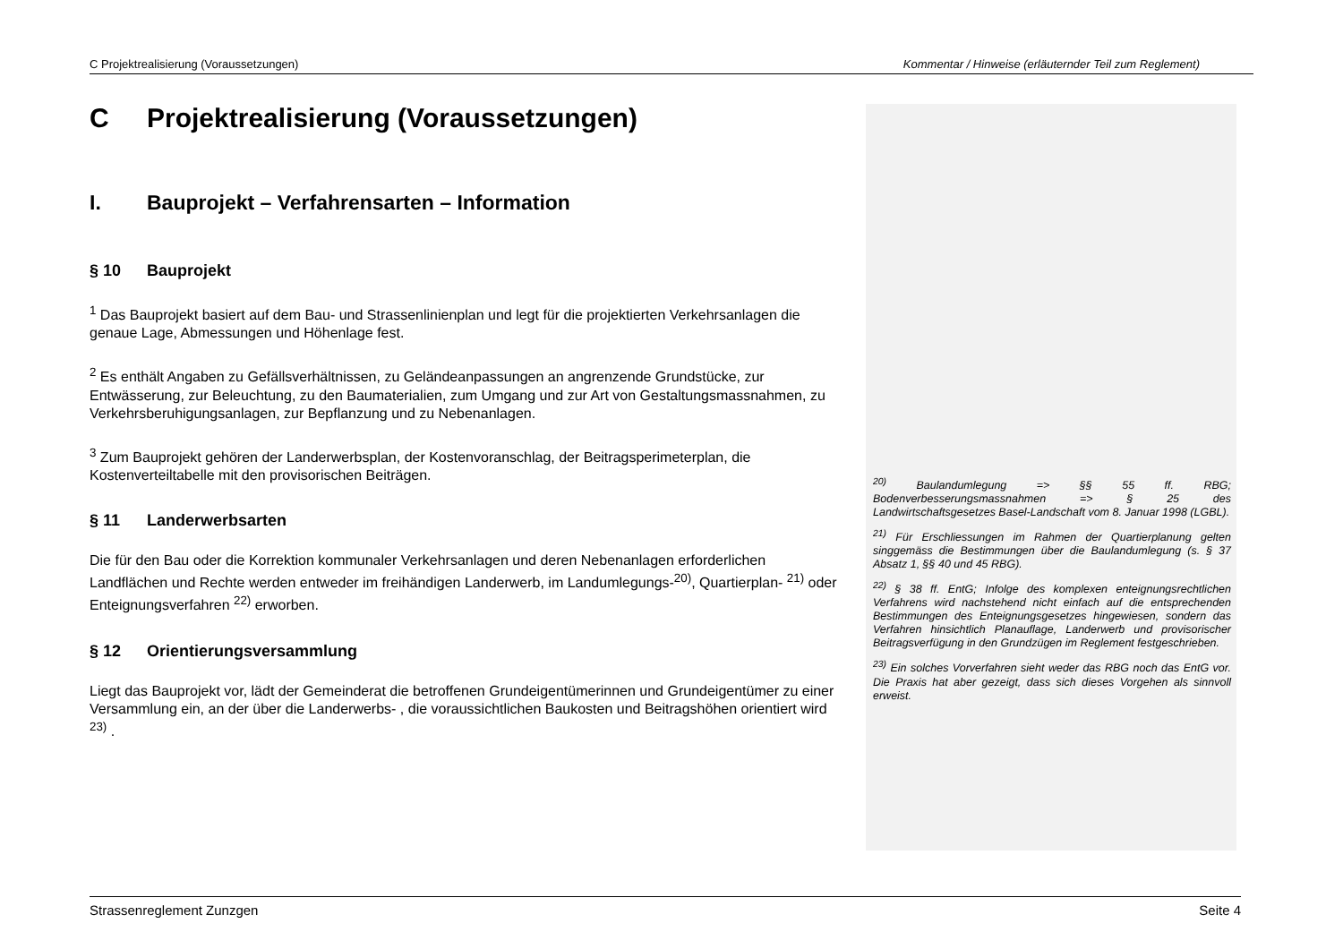C Projektrealisierung (Voraussetzungen) Kommentar / Hinweise (erläuternder Teil zum Reglement)
C Projektrealisierung (Voraussetzungen)
I. Bauprojekt – Verfahrensarten – Information
§ 10 Bauprojekt
<sup>1</sup> Das Bauprojekt basiert auf dem Bau- und Strassenlinienplan und legt für die projektierten Verkehrsanlagen die genaue Lage, Abmessungen und Höhenlage fest.
<sup>2</sup> Es enthält Angaben zu Gefällsverhältnissen, zu Geländeanpassungen an angrenzende Grundstücke, zur Entwässerung, zur Beleuchtung, zu den Baumaterialien, zum Umgang und zur Art von Gestaltungsmassnahmen, zu Verkehrsberuhigungsanlagen, zur Bepflanzung und zu Nebenanlagen.
<sup>3</sup> Zum Bauprojekt gehören der Landerwerbsplan, der Kostenvoranschlag, der Beitragsperimeterplan, die Kostenverteiltabelle mit den provisorischen Beiträgen.
§ 11 Landerwerbsarten
Die für den Bau oder die Korrektion kommunaler Verkehrsanlagen und deren Nebenanlagen erforderlichen Landflächen und Rechte werden entweder im freihändigen Landerwerb, im Landumlegungs-<sup>20)</sup>, Quartierplan- <sup>21)</sup> oder Enteignungsverfahren <sup>22)</sup> erworben.
§ 12 Orientierungsversammlung
Liegt das Bauprojekt vor, lädt der Gemeinderat die betroffenen Grundeigentümerinnen und Grundeigentümer zu einer Versammlung ein, an der über die Landerwerbs- , die voraussichtlichen Baukosten und Beitragshöhen orientiert wird <sup>23)</sup> .
<sup>20)</sup> Baulandumlegung => §§ 55 ff. RBG; Bodenverbesserungsmassnahmen => § 25 des Landwirtschaftsgesetzes Basel-Landschaft vom 8. Januar 1998 (LGBL).
<sup>21)</sup> Für Erschliessungen im Rahmen der Quartierplanung gelten singgemäss die Bestimmungen über die Baulandumlegung (s. § 37 Absatz 1, §§ 40 und 45 RBG).
<sup>22)</sup> § 38 ff. EntG; Infolge des komplexen enteignungsrechtlichen Verfahrens wird nachstehend nicht einfach auf die entsprechenden Bestimmungen des Enteignungsgesetzes hingewiesen, sondern das Verfahren hinsichtlich Planauflage, Landerwerb und provisorischer Beitragsverfügung in den Grundzügen im Reglement festgeschrieben.
<sup>23)</sup> Ein solches Vorverfahren sieht weder das RBG noch das EntG vor. Die Praxis hat aber gezeigt, dass sich dieses Vorgehen als sinnvoll erweist.
Strassenreglement Zunzgen Seite 4